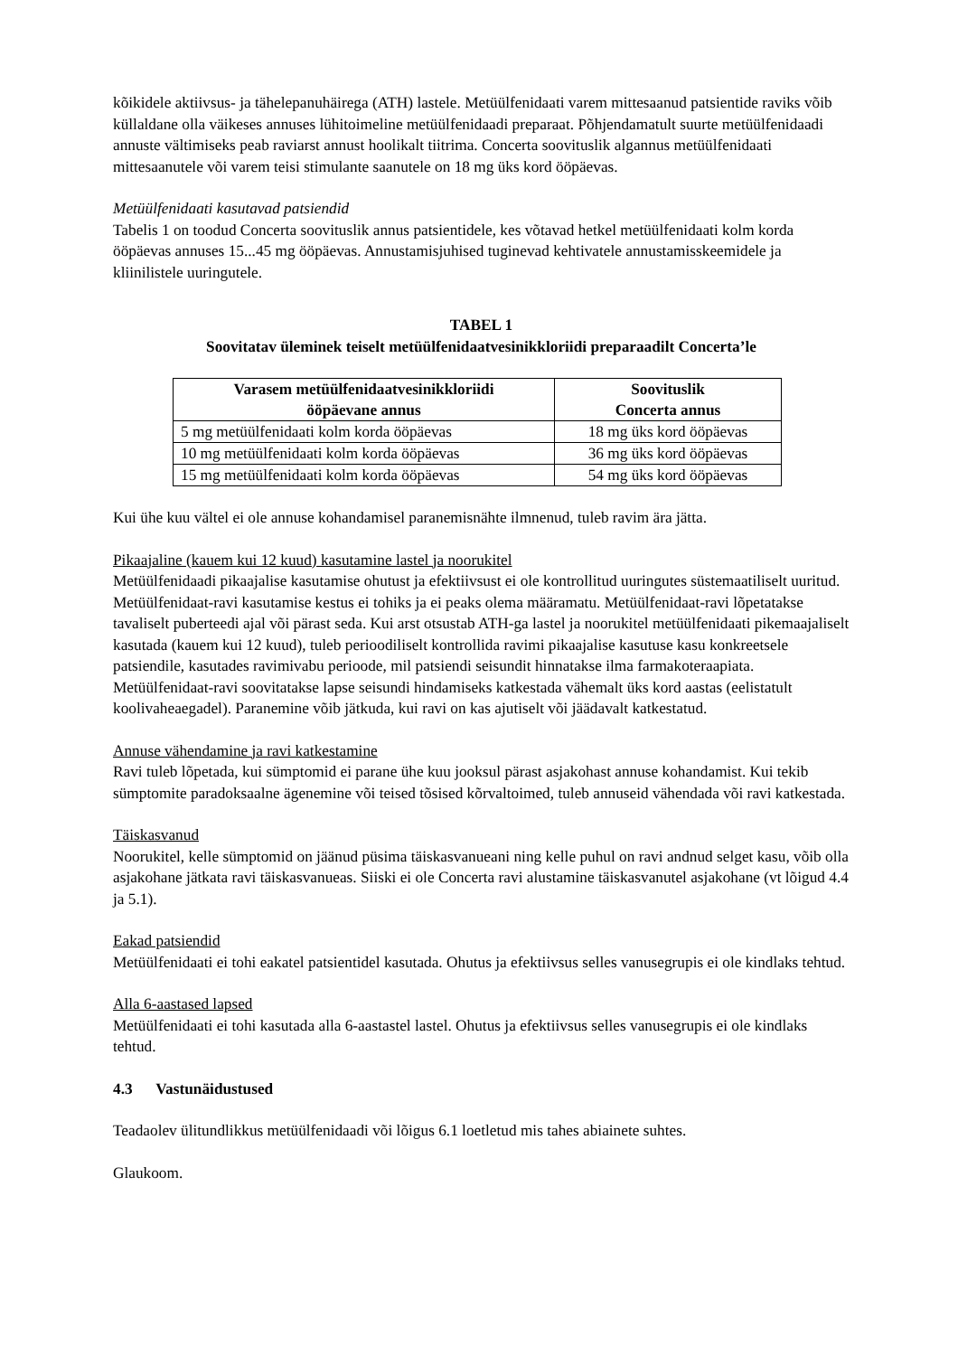kõikidele aktiivsus- ja tähelepanuhäirega (ATH) lastele. Metüülfenidaati varem mittesaanud patsientide raviks võib küllaldane olla väikeses annuses lühitoimeline metüülfenidaadi preparaat. Põhjendamatult suurte metüülfenidaadi annuste vältimiseks peab raviarst annust hoolikalt tiitrima. Concerta soovituslik algannus metüülfenidaati mittesaanutele või varem teisi stimulante saanutele on 18 mg üks kord ööpäevas.
Metüülfenidaati kasutavad patsiendid
Tabelis 1 on toodud Concerta soovituslik annus patsientidele, kes võtavad hetkel metüülfenidaati kolm korda ööpäevas annuses 15...45 mg ööpäevas. Annustamisjuhised tuginevad kehtivatele annustamisskeemidele ja kliinilistele uuringutele.
TABEL 1
Soovitatav üleminek teiselt metüülfenidaatvesinikkloriidi preparaadilt Concerta’le
| Varasem metüülfenidaatvesinikkloriidi ööpäevane annus | Soovituslik Concerta annus |
| --- | --- |
| 5 mg metüülfenidaati kolm korda ööpäevas | 18 mg üks kord ööpäevas |
| 10 mg metüülfenidaati kolm korda ööpäevas | 36 mg üks kord ööpäevas |
| 15 mg metüülfenidaati kolm korda ööpäevas | 54 mg üks kord ööpäevas |
Kui ühe kuu vältel ei ole annuse kohandamisel paranemisnähte ilmnenud, tuleb ravim ära jätta.
Pikaajaline (kauem kui 12 kuud) kasutamine lastel ja noorukitel
Metüülfenidaadi pikaajalise kasutamise ohutust ja efektiivsust ei ole kontrollitud uuringutes süstemaatiliselt uuritud. Metüülfenidaat-ravi kasutamise kestus ei tohiks ja ei peaks olema määramatu. Metüülfenidaat-ravi lõpetatakse tavaliselt puberteedi ajal või pärast seda. Kui arst otsustab ATH-ga lastel ja noorukitel metüülfenidaati pikemaajaliselt kasutada (kauem kui 12 kuud), tuleb perioodiliselt kontrollida ravimi pikaajalise kasutuse kasu konkreetsele patsiendile, kasutades ravimivabu perioode, mil patsiendi seisundit hinnatakse ilma farmakoteraapiata. Metüülfenidaat-ravi soovitatakse lapse seisundi hindamiseks katkestada vähemalt üks kord aastas (eelistatult koolivaheaegadel). Paranemine võib jätkuda, kui ravi on kas ajutiselt või jäädavalt katkestatud.
Annuse vähendamine ja ravi katkestamine
Ravi tuleb lõpetada, kui sümptomid ei parane ühe kuu jooksul pärast asjakohast annuse kohandamist. Kui tekib sümptomite paradoksaalne ägenemine või teised tõsised kõrvaltoimed, tuleb annuseid vähendada või ravi katkestada.
Täiskasvanud
Noorukitel, kelle sümptomid on jäänud püsima täiskasvanueani ning kelle puhul on ravi andnud selget kasu, võib olla asjakohane jätkata ravi täiskasvanueas. Siiski ei ole Concerta ravi alustamine täiskasvanutel asjakohane (vt lõigud 4.4 ja 5.1).
Eakad patsiendid
Metüülfenidaati ei tohi eakatel patsientidel kasutada. Ohutus ja efektiivsus selles vanusegrupis ei ole kindlaks tehtud.
Alla 6-aastased lapsed
Metüülfenidaati ei tohi kasutada alla 6-aastastel lastel. Ohutus ja efektiivsus selles vanusegrupis ei ole kindlaks tehtud.
4.3 Vastunäidustused
Teadaolev ülitundlikkus metüülfenidaadi või lõigus 6.1 loetletud mis tahes abiainete suhtes.
Glaukoom.